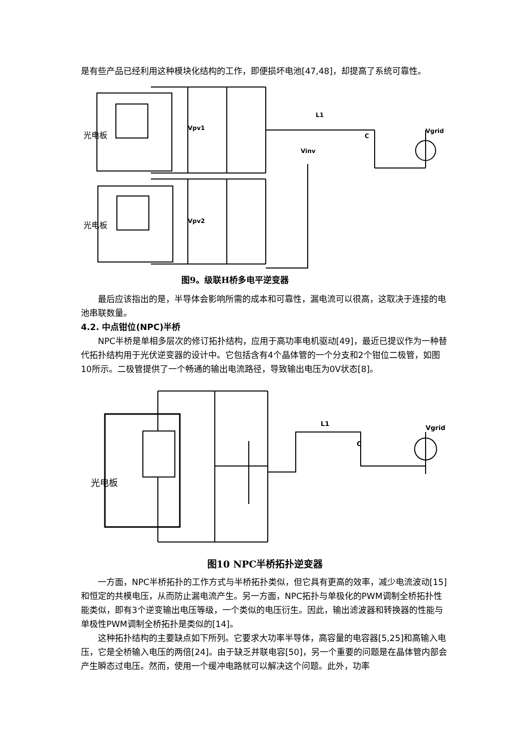是有些产品已经利用这种模块化结构的工作，即便损坏电池[47,48]，却提高了系统可靠性。
Vpv1
Vpv2
L1
Vinv
C
Vgrid
光电板
光电板
图9。级联H桥多电平逆变器
最后应该指出的是，半导体会影响所需的成本和可靠性，漏电流可以很高，这取决于连接的电池串联数量。
4.2. 中点钳位(NPC)半桥
NPC半桥是单相多层次的修订拓扑结构，应用于高功率电机驱动[49]，最近已提议作为一种替代拓扑结构用于光伏逆变器的设计中。它包括含有4个晶体管的一个分支和2个钳位二极管，如图10所示。二极管提供了一个畅通的输出电流路径，导致输出电压为0V状态[8]。
L1
C
Vgrid
光电板
图10 NPC半桥拓扑逆变器
一方面，NPC半桥拓扑的工作方式与半桥拓扑类似，但它具有更高的效率，减少电流波动[15]和恒定的共模电压，从而防止漏电流产生。另一方面，NPC拓扑与单极化的PWM调制全桥拓扑性能类似，即有3个逆变输出电压等级，一个类似的电压衍生。因此，输出滤波器和转换器的性能与单极性PWM调制全桥拓扑是类似的[14]。
这种拓扑结构的主要缺点如下所列。它要求大功率半导体，高容量的电容器[5,25]和高输入电压，它是全桥输入电压的两倍[24]。由于缺乏并联电容[50]，另一个重要的问题是在晶体管内部会产生瞬态过电压。然而，使用一个缓冲电路就可以解决这个问题。此外，功率